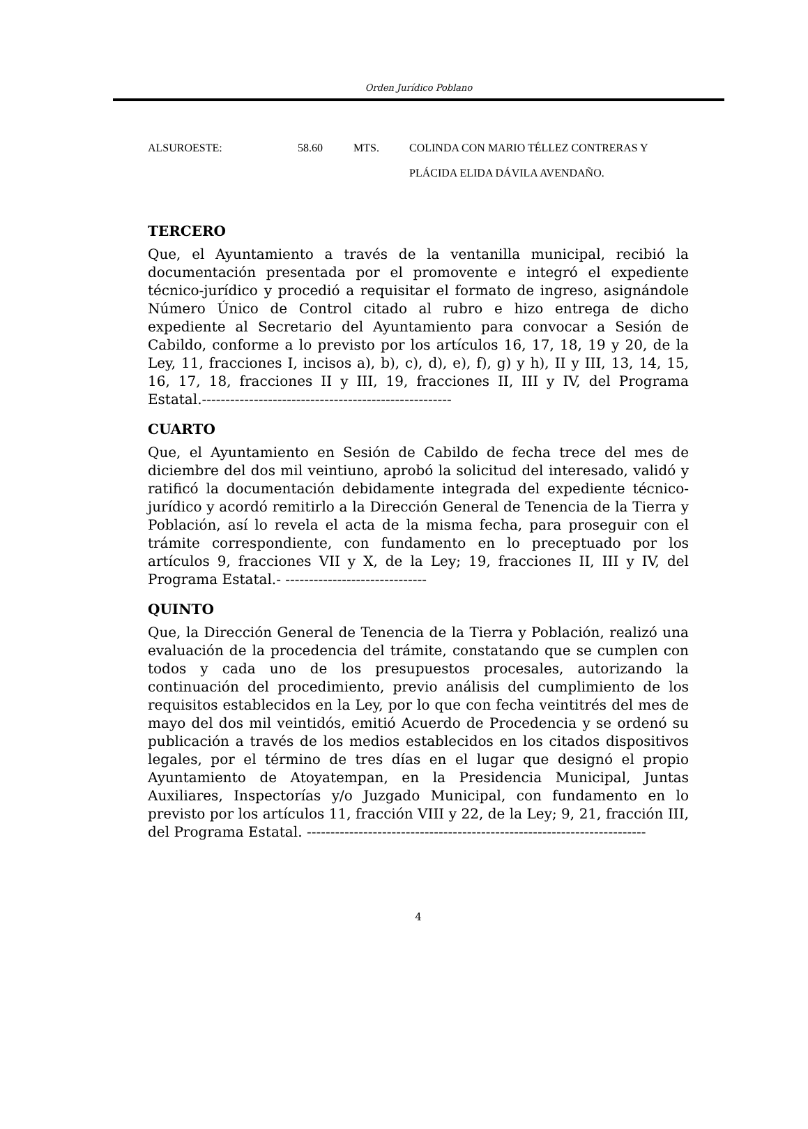Orden Jurídico Poblano
| ALSUROESTE: | 58.60 | MTS. | COLINDA CON MARIO TÉLLEZ CONTRERAS Y PLÁCIDA ELIDA DÁVILA AVENDAÑO. |
TERCERO
Que, el Ayuntamiento a través de la ventanilla municipal, recibió la documentación presentada por el promovente e integró el expediente técnico-jurídico y procedió a requisitar el formato de ingreso, asignándole Número Único de Control citado al rubro e hizo entrega de dicho expediente al Secretario del Ayuntamiento para convocar a Sesión de Cabildo, conforme a lo previsto por los artículos 16, 17, 18, 19 y 20, de la Ley, 11, fracciones I, incisos a), b), c), d), e), f), g) y h), II y III, 13, 14, 15, 16, 17, 18, fracciones II y III, 19, fracciones II, III y IV, del Programa Estatal.-----------------------------------------------------
CUARTO
Que, el Ayuntamiento en Sesión de Cabildo de fecha trece del mes de diciembre del dos mil veintiuno, aprobó la solicitud del interesado, validó y ratificó la documentación debidamente integrada del expediente técnico-jurídico y acordó remitirlo a la Dirección General de Tenencia de la Tierra y Población, así lo revela el acta de la misma fecha, para proseguir con el trámite correspondiente, con fundamento en lo preceptuado por los artículos 9, fracciones VII y X, de la Ley; 19, fracciones II, III y IV, del Programa Estatal.- ------------------------------
QUINTO
Que, la Dirección General de Tenencia de la Tierra y Población, realizó una evaluación de la procedencia del trámite, constatando que se cumplen con todos y cada uno de los presupuestos procesales, autorizando la continuación del procedimiento, previo análisis del cumplimiento de los requisitos establecidos en la Ley, por lo que con fecha veintitrés del mes de mayo del dos mil veintidós, emitió Acuerdo de Procedencia y se ordenó su publicación a través de los medios establecidos en los citados dispositivos legales, por el término de tres días en el lugar que designó el propio Ayuntamiento de Atoyatempan, en la Presidencia Municipal, Juntas Auxiliares, Inspectorías y/o Juzgado Municipal, con fundamento en lo previsto por los artículos 11, fracción VIII y 22, de la Ley; 9, 21, fracción III, del Programa Estatal. ------------------------------------------------------------------------
4